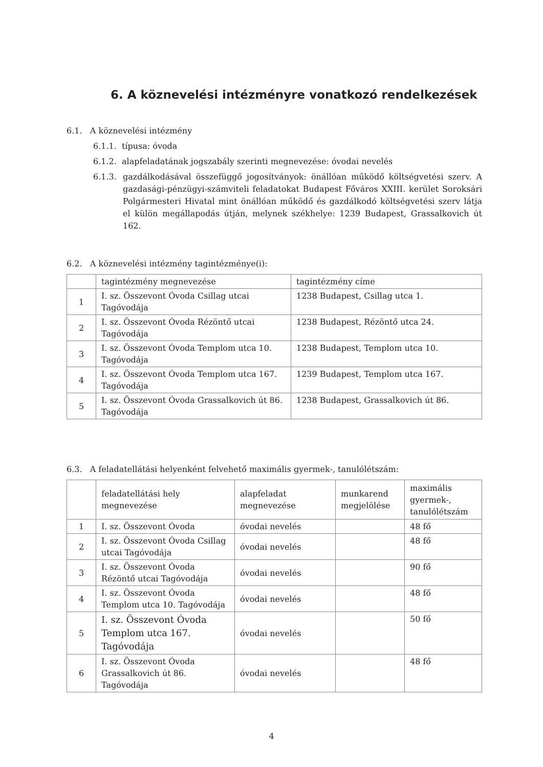6. A köznevelési intézményre vonatkozó rendelkezések
6.1. A köznevelési intézmény
6.1.1. típusa: óvoda
6.1.2. alapfeladatának jogszabály szerinti megnevezése: óvodai nevelés
6.1.3. gazdálkodásával összefüggő jogosítványok: önállóan működő költségvetési szerv. A gazdasági-pénzügyi-számviteli feladatokat Budapest Főváros XXIII. kerület Soroksári Polgármesteri Hivatal mint önállóan működő és gazdálkodó költségvetési szerv látja el külön megállapodás útján, melynek székhelye: 1239 Budapest, Grassalkovich út 162.
6.2. A köznevelési intézmény tagintézménye(i):
| | tagintézmény megnevezése | tagintézmény címe |
| 1 | I. sz. Összevont Óvoda Csillag utcai Tagóvodája | 1238 Budapest, Csillag utca 1. |
| 2 | I. sz. Összevont Óvoda Rézöntő utcai Tagóvodája | 1238 Budapest, Rézöntő utca 24. |
| 3 | I. sz. Összevont Óvoda Templom utca 10. Tagóvodája | 1238 Budapest, Templom utca 10. |
| 4 | I. sz. Összevont Óvoda Templom utca 167. Tagóvodája | 1239 Budapest, Templom utca 167. |
| 5 | I. sz. Összevont Óvoda Grassalkovich út 86. Tagóvodája | 1238 Budapest, Grassalkovich út 86. |
6.3. A feladatellátási helyenként felvehető maximális gyermek-, tanulólétszám:
| | feladatellátási hely megnevezése | alapfeladat megnevezése | munkarend megjelölése | maximális gyermek-, tanulólétszám |
| 1 | I. sz. Összevont Óvoda | óvodai nevelés | | 48 fő |
| 2 | I. sz. Összevont Óvoda Csillag utcai Tagóvodája | óvodai nevelés | | 48 fő |
| 3 | I. sz. Összevont Óvoda Rézöntő utcai Tagóvodája | óvodai nevelés | | 90 fő |
| 4 | I. sz. Összevont Óvoda Templom utca 10. Tagóvodája | óvodai nevelés | | 48 fő |
| 5 | I. sz. Összevont Óvoda Templom utca 167. Tagóvodája | óvodai nevelés | | 50 fő |
| 6 | I. sz. Összevont Óvoda Grassalkovich út 86. Tagóvodája | óvodai nevelés | | 48 fő |
4